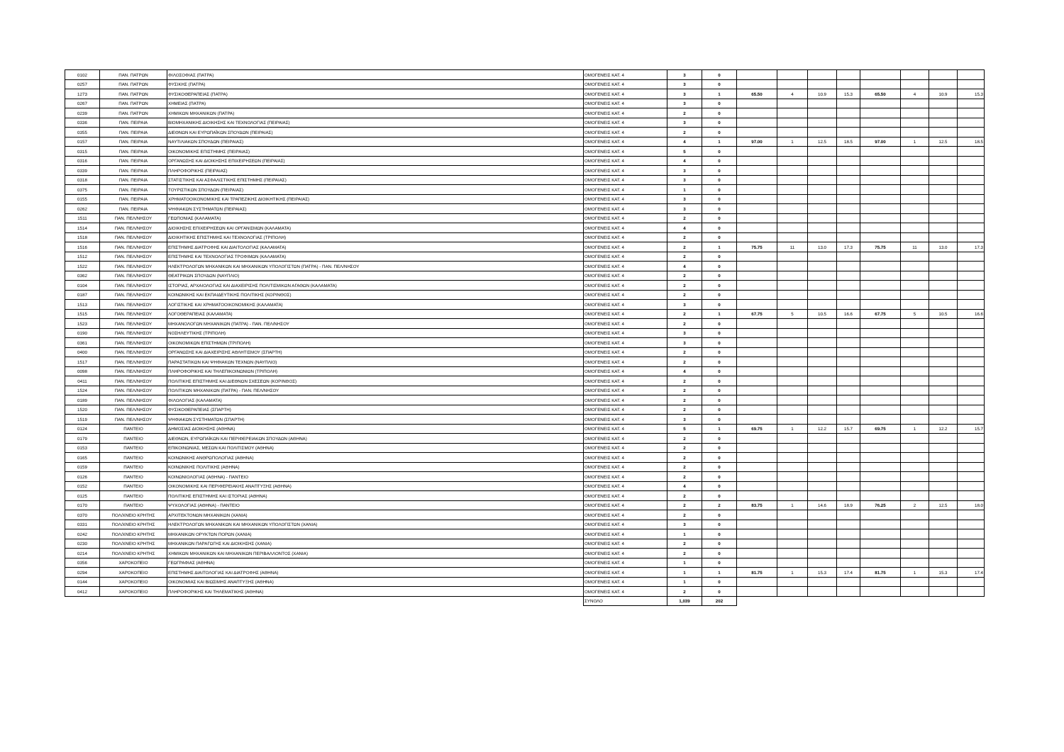| 0102 | ΠΑΝ. ΠΑΤΡΩΝ | ΦΙΛΟΣΟΦΙΑΣ (ΠΑΤΡΑ) | ΟΜΟΓΕΝΕΙΣ ΚΑΤ. 4 | 3 | 0 | | | | | | | | |
| 0257 | ΠΑΝ. ΠΑΤΡΩΝ | ΦΥΣΙΚΗΣ (ΠΑΤΡΑ) | ΟΜΟΓΕΝΕΙΣ ΚΑΤ. 4 | 3 | 0 | | | | | | | | |
| 1273 | ΠΑΝ. ΠΑΤΡΩΝ | ΦΥΣΙΚΟΘΕΡΑΠΕΙΑΣ (ΠΑΤΡΑ) | ΟΜΟΓΕΝΕΙΣ ΚΑΤ. 4 | 3 | 1 | 65.50 | 4 | 10.9 | 15.3 | 65.50 | 4 | 10.9 | 15.3 |
| 0267 | ΠΑΝ. ΠΑΤΡΩΝ | ΧΗΜΕΙΑΣ (ΠΑΤΡΑ) | ΟΜΟΓΕΝΕΙΣ ΚΑΤ. 4 | 3 | 0 | | | | | | | | |
| 0239 | ΠΑΝ. ΠΑΤΡΩΝ | ΧΗΜΙΚΩΝ ΜΗΧΑΝΙΚΩΝ (ΠΑΤΡΑ) | ΟΜΟΓΕΝΕΙΣ ΚΑΤ. 4 | 2 | 0 | | | | | | | | |
| 0336 | ΠΑΝ. ΠΕΙΡΑΙΑ | ΒΙΟΜΗΧΑΝΙΚΗΣ ΔΙΟΙΚΗΣΗΣ ΚΑΙ ΤΕΧΝΟΛΟΓΙΑΣ (ΠΕΙΡΑΙΑΣ) | ΟΜΟΓΕΝΕΙΣ ΚΑΤ. 4 | 3 | 0 | | | | | | | | |
| 0355 | ΠΑΝ. ΠΕΙΡΑΙΑ | ΔΙΕΘΝΩΝ ΚΑΙ ΕΥΡΩΠΑΪΚΩΝ ΣΠΟΥΔΩΝ (ΠΕΙΡΑΙΑΣ) | ΟΜΟΓΕΝΕΙΣ ΚΑΤ. 4 | 2 | 0 | | | | | | | | |
| 0157 | ΠΑΝ. ΠΕΙΡΑΙΑ | ΝΑΥΤΙΛΙΑΚΩΝ ΣΠΟΥΔΩΝ (ΠΕΙΡΑΙΑΣ) | ΟΜΟΓΕΝΕΙΣ ΚΑΤ. 4 | 4 | 1 | 97.00 | 1 | 12.5 | 18.5 | 97.00 | 1 | 12.5 | 18.5 |
| 0315 | ΠΑΝ. ΠΕΙΡΑΙΑ | ΟΙΚΟΝΟΜΙΚΗΣ ΕΠΙΣΤΗΜΗΣ (ΠΕΙΡΑΙΑΣ) | ΟΜΟΓΕΝΕΙΣ ΚΑΤ. 4 | 5 | 0 | | | | | | | | |
| 0316 | ΠΑΝ. ΠΕΙΡΑΙΑ | ΟΡΓΑΝΩΣΗΣ ΚΑΙ ΔΙΟΙΚΗΣΗΣ ΕΠΙΧΕΙΡΗΣΕΩΝ (ΠΕΙΡΑΙΑΣ) | ΟΜΟΓΕΝΕΙΣ ΚΑΤ. 4 | 4 | 0 | | | | | | | | |
| 0339 | ΠΑΝ. ΠΕΙΡΑΙΑ | ΠΛΗΡΟΦΟΡΙΚΗΣ (ΠΕΙΡΑΙΑΣ) | ΟΜΟΓΕΝΕΙΣ ΚΑΤ. 4 | 3 | 0 | | | | | | | | |
| 0318 | ΠΑΝ. ΠΕΙΡΑΙΑ | ΣΤΑΤΙΣΤΙΚΗΣ ΚΑΙ ΑΣΦΑΛΙΣΤΙΚΗΣ ΕΠΙΣΤΗΜΗΣ (ΠΕΙΡΑΙΑΣ) | ΟΜΟΓΕΝΕΙΣ ΚΑΤ. 4 | 3 | 0 | | | | | | | | |
| 0375 | ΠΑΝ. ΠΕΙΡΑΙΑ | ΤΟΥΡΙΣΤΙΚΩΝ ΣΠΟΥΔΩΝ (ΠΕΙΡΑΙΑΣ) | ΟΜΟΓΕΝΕΙΣ ΚΑΤ. 4 | 1 | 0 | | | | | | | | |
| 0155 | ΠΑΝ. ΠΕΙΡΑΙΑ | ΧΡΗΜΑΤΟΟΙΚΟΝΟΜΙΚΗΣ ΚΑΙ ΤΡΑΠΕΖΙΚΗΣ ΔΙΟΙΚΗΤΙΚΗΣ (ΠΕΙΡΑΙΑΣ) | ΟΜΟΓΕΝΕΙΣ ΚΑΤ. 4 | 3 | 0 | | | | | | | | |
| 0262 | ΠΑΝ. ΠΕΙΡΑΙΑ | ΨΗΦΙΑΚΩΝ ΣΥΣΤΗΜΑΤΩΝ (ΠΕΙΡΑΙΑΣ) | ΟΜΟΓΕΝΕΙΣ ΚΑΤ. 4 | 3 | 0 | | | | | | | | |
| 1511 | ΠΑΝ. ΠΕΛ/ΝΗΣΟΥ | ΓΕΩΠΟΝΙΑΣ (ΚΑΛΑΜΑΤΑ) | ΟΜΟΓΕΝΕΙΣ ΚΑΤ. 4 | 2 | 0 | | | | | | | | |
| 1514 | ΠΑΝ. ΠΕΛ/ΝΗΣΟΥ | ΔΙΟΙΚΗΣΗΣ ΕΠΙΧΕΙΡΗΣΕΩΝ ΚΑΙ ΟΡΓΑΝΙΣΜΩΝ (ΚΑΛΑΜΑΤΑ) | ΟΜΟΓΕΝΕΙΣ ΚΑΤ. 4 | 4 | 0 | | | | | | | | |
| 1518 | ΠΑΝ. ΠΕΛ/ΝΗΣΟΥ | ΔΙΟΙΚΗΤΙΚΗΣ ΕΠΙΣΤΗΜΗΣ ΚΑΙ ΤΕΧΝΟΛΟΓΙΑΣ (ΤΡΙΠΟΛΗ) | ΟΜΟΓΕΝΕΙΣ ΚΑΤ. 4 | 2 | 0 | | | | | | | | |
| 1516 | ΠΑΝ. ΠΕΛ/ΝΗΣΟΥ | ΕΠΙΣΤΗΜΗΣ ΔΙΑΤΡΟΦΗΣ ΚΑΙ ΔΙΑΙΤΟΛΟΓΙΑΣ (ΚΑΛΑΜΑΤΑ) | ΟΜΟΓΕΝΕΙΣ ΚΑΤ. 4 | 2 | 1 | 75.75 | 11 | 13.0 | 17.3 | 75.75 | 11 | 13.0 | 17.3 |
| 1512 | ΠΑΝ. ΠΕΛ/ΝΗΣΟΥ | ΕΠΙΣΤΗΜΗΣ ΚΑΙ ΤΕΧΝΟΛΟΓΙΑΣ ΤΡΟΦΙΜΩΝ (ΚΑΛΑΜΑΤΑ) | ΟΜΟΓΕΝΕΙΣ ΚΑΤ. 4 | 2 | 0 | | | | | | | | |
| 1522 | ΠΑΝ. ΠΕΛ/ΝΗΣΟΥ | ΗΛΕΚΤΡΟΛΟΓΩΝ ΜΗΧΑΝΙΚΩΝ ΚΑΙ ΜΗΧΑΝΙΚΩΝ ΥΠΟΛΟΓΙΣΤΩΝ (ΠΑΤΡΑ) - ΠΑΝ. ΠΕΛ/ΝΗΣΟΥ | ΟΜΟΓΕΝΕΙΣ ΚΑΤ. 4 | 4 | 0 | | | | | | | | |
| 0362 | ΠΑΝ. ΠΕΛ/ΝΗΣΟΥ | ΘΕΑΤΡΙΚΩΝ ΣΠΟΥΔΩΝ (ΝΑΥΠΛΙΟ) | ΟΜΟΓΕΝΕΙΣ ΚΑΤ. 4 | 2 | 0 | | | | | | | | |
| 0104 | ΠΑΝ. ΠΕΛ/ΝΗΣΟΥ | ΙΣΤΟΡΙΑΣ, ΑΡΧΑΙΟΛΟΓΙΑΣ ΚΑΙ ΔΙΑΧΕΙΡΙΣΗΣ ΠΟΛΙΤΙΣΜΙΚΩΝ ΑΓΑΘΩΝ (ΚΑΛΑΜΑΤΑ) | ΟΜΟΓΕΝΕΙΣ ΚΑΤ. 4 | 2 | 0 | | | | | | | | |
| 0187 | ΠΑΝ. ΠΕΛ/ΝΗΣΟΥ | ΚΟΙΝΩΝΙΚΗΣ ΚΑΙ ΕΚΠΑΙΔΕΥΤΙΚΗΣ ΠΟΛΙΤΙΚΗΣ (ΚΟΡΙΝΘΟΣ) | ΟΜΟΓΕΝΕΙΣ ΚΑΤ. 4 | 2 | 0 | | | | | | | | |
| 1513 | ΠΑΝ. ΠΕΛ/ΝΗΣΟΥ | ΛΟΓΙΣΤΙΚΗΣ ΚΑΙ ΧΡΗΜΑΤΟΟΙΚΟΝΟΜΙΚΗΣ (ΚΑΛΑΜΑΤΑ) | ΟΜΟΓΕΝΕΙΣ ΚΑΤ. 4 | 3 | 0 | | | | | | | | |
| 1515 | ΠΑΝ. ΠΕΛ/ΝΗΣΟΥ | ΛΟΓΟΘΕΡΑΠΕΙΑΣ (ΚΑΛΑΜΑΤΑ) | ΟΜΟΓΕΝΕΙΣ ΚΑΤ. 4 | 2 | 1 | 67.75 | 5 | 10.5 | 16.6 | 67.75 | 5 | 10.5 | 16.6 |
| 1523 | ΠΑΝ. ΠΕΛ/ΝΗΣΟΥ | ΜΗΧΑΝΟΛΟΓΩΝ ΜΗΧΑΝΙΚΩΝ (ΠΑΤΡΑ) - ΠΑΝ. ΠΕΛ/ΝΗΣΟΥ | ΟΜΟΓΕΝΕΙΣ ΚΑΤ. 4 | 2 | 0 | | | | | | | | |
| 0190 | ΠΑΝ. ΠΕΛ/ΝΗΣΟΥ | ΝΟΣΗΛΕΥΤΙΚΗΣ (ΤΡΙΠΟΛΗ) | ΟΜΟΓΕΝΕΙΣ ΚΑΤ. 4 | 3 | 0 | | | | | | | | |
| 0361 | ΠΑΝ. ΠΕΛ/ΝΗΣΟΥ | ΟΙΚΟΝΟΜΙΚΩΝ ΕΠΙΣΤΗΜΩΝ (ΤΡΙΠΟΛΗ) | ΟΜΟΓΕΝΕΙΣ ΚΑΤ. 4 | 3 | 0 | | | | | | | | |
| 0400 | ΠΑΝ. ΠΕΛ/ΝΗΣΟΥ | ΟΡΓΑΝΩΣΗΣ ΚΑΙ ΔΙΑΧΕΙΡΙΣΗΣ ΑΘΛΗΤΙΣΜΟΥ (ΣΠΑΡΤΗ) | ΟΜΟΓΕΝΕΙΣ ΚΑΤ. 4 | 2 | 0 | | | | | | | | |
| 1517 | ΠΑΝ. ΠΕΛ/ΝΗΣΟΥ | ΠΑΡΑΣΤΑΤΙΚΩΝ ΚΑΙ ΨΗΦΙΑΚΩΝ ΤΕΧΝΩΝ (ΝΑΥΠΛΙΟ) | ΟΜΟΓΕΝΕΙΣ ΚΑΤ. 4 | 2 | 0 | | | | | | | | |
| 0098 | ΠΑΝ. ΠΕΛ/ΝΗΣΟΥ | ΠΛΗΡΟΦΟΡΙΚΗΣ ΚΑΙ ΤΗΛΕΠΙΚΟΙΝΩΝΙΩΝ (ΤΡΙΠΟΛΗ) | ΟΜΟΓΕΝΕΙΣ ΚΑΤ. 4 | 4 | 0 | | | | | | | | |
| 0411 | ΠΑΝ. ΠΕΛ/ΝΗΣΟΥ | ΠΟΛΙΤΙΚΗΣ ΕΠΙΣΤΗΜΗΣ ΚΑΙ ΔΙΕΘΝΩΝ ΣΧΕΣΕΩΝ (ΚΟΡΙΝΘΟΣ) | ΟΜΟΓΕΝΕΙΣ ΚΑΤ. 4 | 2 | 0 | | | | | | | | |
| 1524 | ΠΑΝ. ΠΕΛ/ΝΗΣΟΥ | ΠΟΛΙΤΙΚΩΝ ΜΗΧΑΝΙΚΩΝ (ΠΑΤΡΑ) - ΠΑΝ. ΠΕΛ/ΝΗΣΟΥ | ΟΜΟΓΕΝΕΙΣ ΚΑΤ. 4 | 2 | 0 | | | | | | | | |
| 0189 | ΠΑΝ. ΠΕΛ/ΝΗΣΟΥ | ΦΙΛΟΛΟΓΙΑΣ (ΚΑΛΑΜΑΤΑ) | ΟΜΟΓΕΝΕΙΣ ΚΑΤ. 4 | 2 | 0 | | | | | | | | |
| 1520 | ΠΑΝ. ΠΕΛ/ΝΗΣΟΥ | ΦΥΣΙΚΟΘΕΡΑΠΕΙΑΣ (ΣΠΑΡΤΗ) | ΟΜΟΓΕΝΕΙΣ ΚΑΤ. 4 | 2 | 0 | | | | | | | | |
| 1519 | ΠΑΝ. ΠΕΛ/ΝΗΣΟΥ | ΨΗΦΙΑΚΩΝ ΣΥΣΤΗΜΑΤΩΝ (ΣΠΑΡΤΗ) | ΟΜΟΓΕΝΕΙΣ ΚΑΤ. 4 | 3 | 0 | | | | | | | | |
| 0124 | ΠΑΝΤΕΙΟ | ΔΗΜΟΣΙΑΣ ΔΙΟΙΚΗΣΗΣ (ΑΘΗΝΑ) | ΟΜΟΓΕΝΕΙΣ ΚΑΤ. 4 | 5 | 1 | 69.75 | 1 | 12.2 | 15.7 | 69.75 | 1 | 12.2 | 15.7 |
| 0179 | ΠΑΝΤΕΙΟ | ΔΙΕΘΝΩΝ, ΕΥΡΩΠΑΪΚΩΝ ΚΑΙ ΠΕΡΙΦΕΡΕΙΑΚΩΝ ΣΠΟΥΔΩΝ (ΑΘΗΝΑ) | ΟΜΟΓΕΝΕΙΣ ΚΑΤ. 4 | 2 | 0 | | | | | | | | |
| 0153 | ΠΑΝΤΕΙΟ | ΕΠΙΚΟΙΝΩΝΙΑΣ, ΜΕΣΩΝ ΚΑΙ ΠΟΛΙΤΙΣΜΟΥ (ΑΘΗΝΑ) | ΟΜΟΓΕΝΕΙΣ ΚΑΤ. 4 | 2 | 0 | | | | | | | | |
| 0165 | ΠΑΝΤΕΙΟ | ΚΟΙΝΩΝΙΚΗΣ ΑΝΘΡΩΠΟΛΟΓΙΑΣ (ΑΘΗΝΑ) | ΟΜΟΓΕΝΕΙΣ ΚΑΤ. 4 | 2 | 0 | | | | | | | | |
| 0159 | ΠΑΝΤΕΙΟ | ΚΟΙΝΩΝΙΚΗΣ ΠΟΛΙΤΙΚΗΣ (ΑΘΗΝΑ) | ΟΜΟΓΕΝΕΙΣ ΚΑΤ. 4 | 2 | 0 | | | | | | | | |
| 0126 | ΠΑΝΤΕΙΟ | ΚΟΙΝΩΝΙΟΛΟΓΙΑΣ (ΑΘΗΝΑ) - ΠΑΝΤΕΙΟ | ΟΜΟΓΕΝΕΙΣ ΚΑΤ. 4 | 2 | 0 | | | | | | | | |
| 0152 | ΠΑΝΤΕΙΟ | ΟΙΚΟΝΟΜΙΚΗΣ ΚΑΙ ΠΕΡΙΦΕΡΕΙΑΚΗΣ ΑΝΑΠΤΥΞΗΣ (ΑΘΗΝΑ) | ΟΜΟΓΕΝΕΙΣ ΚΑΤ. 4 | 4 | 0 | | | | | | | | |
| 0125 | ΠΑΝΤΕΙΟ | ΠΟΛΙΤΙΚΗΣ ΕΠΙΣΤΗΜΗΣ ΚΑΙ ΙΣΤΟΡΙΑΣ (ΑΘΗΝΑ) | ΟΜΟΓΕΝΕΙΣ ΚΑΤ. 4 | 2 | 0 | | | | | | | | |
| 0170 | ΠΑΝΤΕΙΟ | ΨΥΧΟΛΟΓΙΑΣ (ΑΘΗΝΑ) - ΠΑΝΤΕΙΟ | ΟΜΟΓΕΝΕΙΣ ΚΑΤ. 4 | 2 | 2 | 83.75 | 1 | 14.6 | 18.9 | 76.25 | 2 | 12.5 | 18.0 |
| 0370 | ΠΟΛ/ΧΝΕΙΟ ΚΡΗΤΗΣ | ΑΡΧΙΤΕΚΤΟΝΩΝ ΜΗΧΑΝΙΚΩΝ (ΧΑΝΙΑ) | ΟΜΟΓΕΝΕΙΣ ΚΑΤ. 4 | 2 | 0 | | | | | | | | |
| 0331 | ΠΟΛ/ΧΝΕΙΟ ΚΡΗΤΗΣ | ΗΛΕΚΤΡΟΛΟΓΩΝ ΜΗΧΑΝΙΚΩΝ ΚΑΙ ΜΗΧΑΝΙΚΩΝ ΥΠΟΛΟΓΙΣΤΩΝ (ΧΑΝΙΑ) | ΟΜΟΓΕΝΕΙΣ ΚΑΤ. 4 | 3 | 0 | | | | | | | | |
| 0242 | ΠΟΛ/ΧΝΕΙΟ ΚΡΗΤΗΣ | ΜΗΧΑΝΙΚΩΝ ΟΡΥΚΤΩΝ ΠΟΡΩΝ (ΧΑΝΙΑ) | ΟΜΟΓΕΝΕΙΣ ΚΑΤ. 4 | 1 | 0 | | | | | | | | |
| 0230 | ΠΟΛ/ΧΝΕΙΟ ΚΡΗΤΗΣ | ΜΗΧΑΝΙΚΩΝ ΠΑΡΑΓΩΓΗΣ ΚΑΙ ΔΙΟΙΚΗΣΗΣ (ΧΑΝΙΑ) | ΟΜΟΓΕΝΕΙΣ ΚΑΤ. 4 | 2 | 0 | | | | | | | | |
| 0214 | ΠΟΛ/ΧΝΕΙΟ ΚΡΗΤΗΣ | ΧΗΜΙΚΩΝ ΜΗΧΑΝΙΚΩΝ ΚΑΙ ΜΗΧΑΝΙΚΩΝ ΠΕΡΙΒΑΛΛΟΝΤΟΣ (ΧΑΝΙΑ) | ΟΜΟΓΕΝΕΙΣ ΚΑΤ. 4 | 2 | 0 | | | | | | | | |
| 0356 | ΧΑΡΟΚΟΠΕΙΟ | ΓΕΩΓΡΑΦΙΑΣ (ΑΘΗΝΑ) | ΟΜΟΓΕΝΕΙΣ ΚΑΤ. 4 | 1 | 0 | | | | | | | | |
| 0294 | ΧΑΡΟΚΟΠΕΙΟ | ΕΠΙΣΤΗΜΗΣ ΔΙΑΙΤΟΛΟΓΙΑΣ ΚΑΙ ΔΙΑΤΡΟΦΗΣ (ΑΘΗΝΑ) | ΟΜΟΓΕΝΕΙΣ ΚΑΤ. 4 | 1 | 1 | 81.75 | 1 | 15.3 | 17.4 | 81.75 | 1 | 15.3 | 17.4 |
| 0144 | ΧΑΡΟΚΟΠΕΙΟ | ΟΙΚΟΝΟΜΙΑΣ ΚΑΙ ΒΙΩΣΙΜΗΣ ΑΝΑΠΤΥΞΗΣ (ΑΘΗΝΑ) | ΟΜΟΓΕΝΕΙΣ ΚΑΤ. 4 | 1 | 0 | | | | | | | | |
| 0412 | ΧΑΡΟΚΟΠΕΙΟ | ΠΛΗΡΟΦΟΡΙΚΗΣ ΚΑΙ ΤΗΛΕΜΑΤΙΚΗΣ (ΑΘΗΝΑ) | ΟΜΟΓΕΝΕΙΣ ΚΑΤ. 4 | 2 | 0 | | | | | | | | |
| | | | ΣΥΝΟΛΟ | 1,039 | 202 | | | | | | | | |